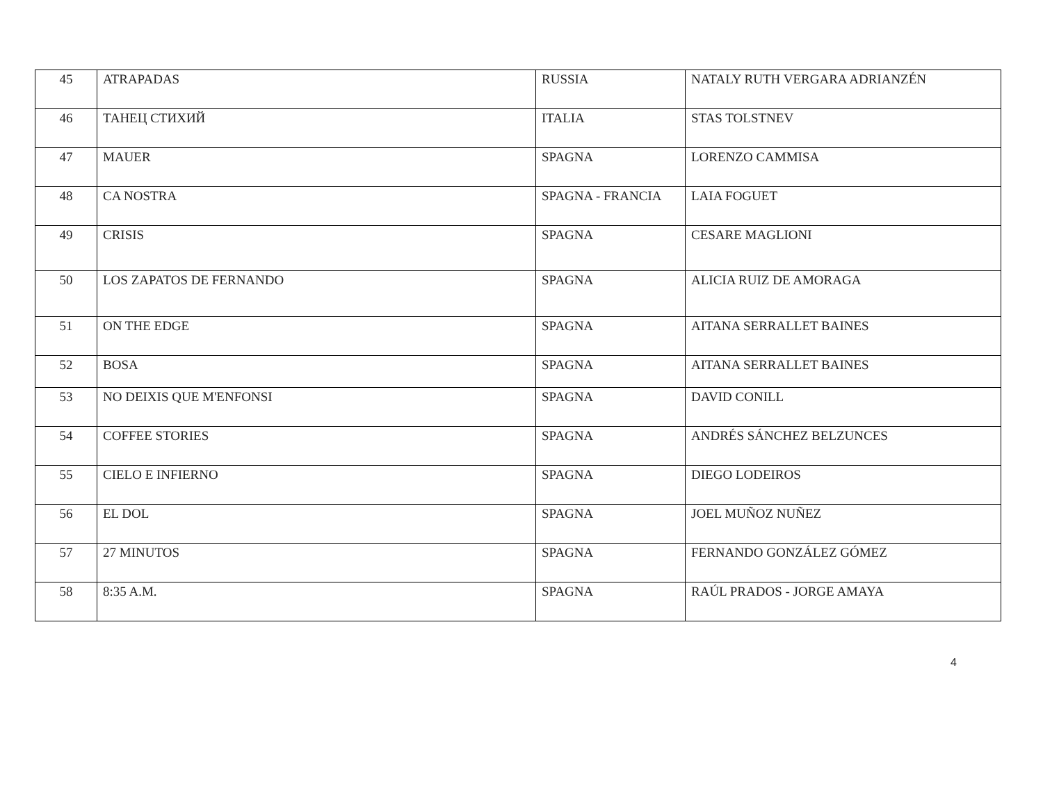| 45 | ATRAPADAS | RUSSIA | NATALY RUTH VERGARA ADRIANZÉN |
| 46 | ТАНЕЦ СТИХИЙ | ITALIA | STAS TOLSTNEV |
| 47 | MAUER | SPAGNA | LORENZO CAMMISA |
| 48 | CA NOSTRA | SPAGNA - FRANCIA | LAIA FOGUET |
| 49 | CRISIS | SPAGNA | CESARE MAGLIONI |
| 50 | LOS ZAPATOS DE FERNANDO | SPAGNA | ALICIA RUIZ DE AMORAGA |
| 51 | ON THE EDGE | SPAGNA | AITANA SERRALLET BAINES |
| 52 | BOSA | SPAGNA | AITANA SERRALLET BAINES |
| 53 | NO DEIXIS QUE M'ENFONSI | SPAGNA | DAVID CONILL |
| 54 | COFFEE STORIES | SPAGNA | ANDRÉS SÁNCHEZ BELZUNCES |
| 55 | CIELO E INFIERNO | SPAGNA | DIEGO LODEIROS |
| 56 | EL DOL | SPAGNA | JOEL MUÑOZ NUÑEZ |
| 57 | 27 MINUTOS | SPAGNA | FERNANDO GONZÁLEZ GÓMEZ |
| 58 | 8:35 A.M. | SPAGNA | RAÚL PRADOS - JORGE AMAYA |
4